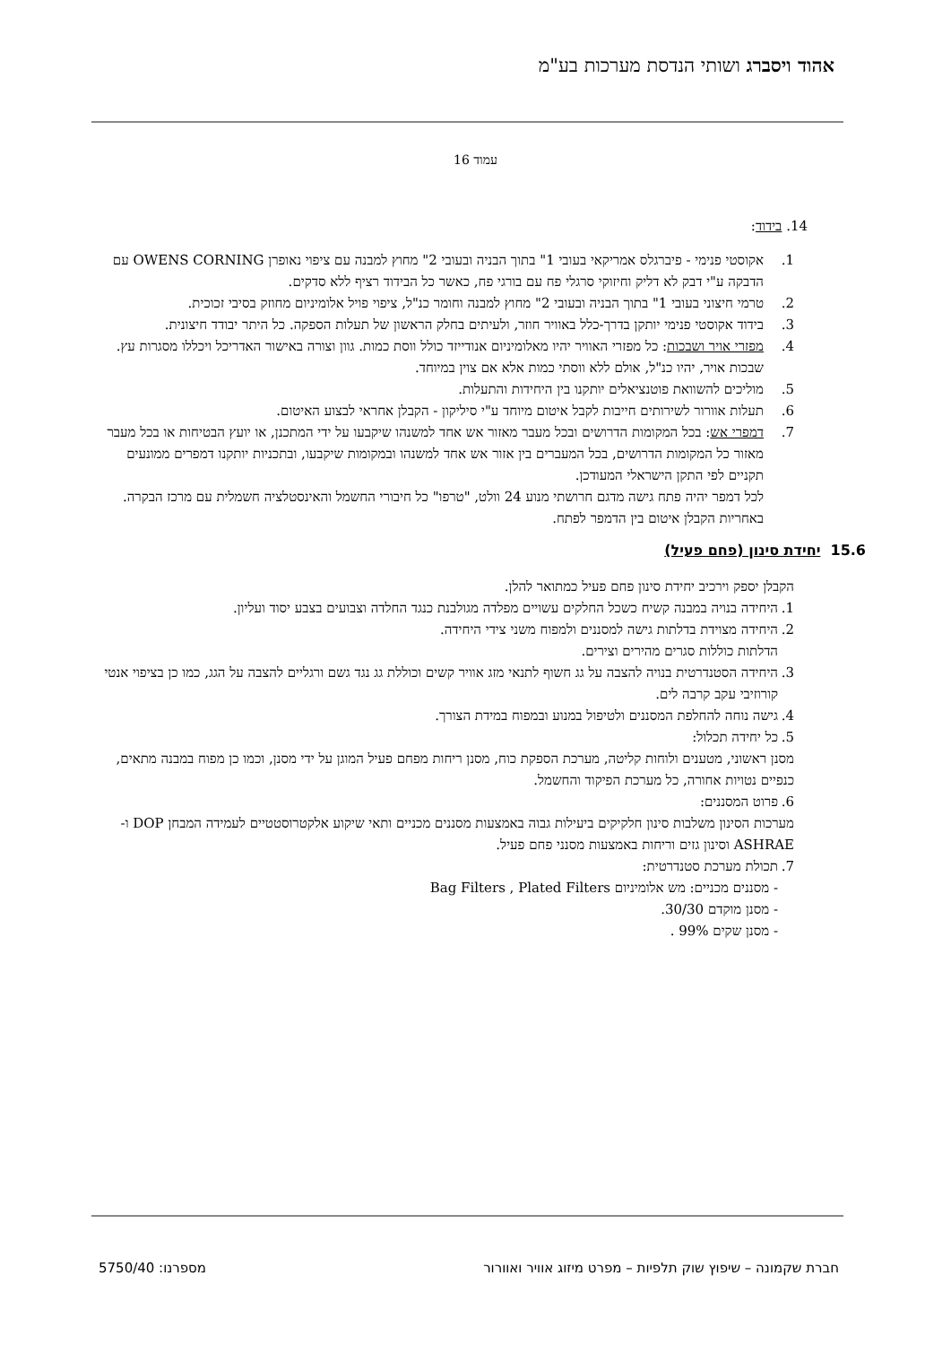אהוד ויסברג ושותי הנדסת מערכות בע"מ
עמוד 16
14. בידוד:
1. אקוסטי פנימי - פיברגלס אמריקאי בעובי 1" בתוך הבניה ובעובי 2" מחוץ למבנה עם ציפוי נאופרן OWENS CORNING עם הדבקה ע"י דבק לא דליק וחיזוקי סרגלי פח עם בורגי פח, כאשר כל הבידוד רציף ללא סדקים.
2. טרמי חיצוני בעובי 1" בתוך הבניה ובעובי 2" מחוץ למבנה וחומר כנ"ל, ציפוי פויל אלומיניום מחוזק בסיבי זכוכית.
3. בידוד אקוסטי פנימי יותקן בדרך-כלל באוויר חוזר, ולעיתים בחלק הראשון של תעלות הספקה. כל היתר יבודד חיצונית.
4. מפזרי אויר ושבכות: כל מפזרי האוויר יהיו מאלומיניום אנודייזד כולל ווסת כמות. גוון וצורה באישור האדריכל ויכללו מסגרות עץ. שבכות אויר, יהיו כנ"ל, אולם ללא ווסתי כמות אלא אם צוין במיוחד.
5. מוליכים להשוואת פוטנציאלים יותקנו בין היחידות והתעלות.
6. תעלות אוורור לשירותים חייבות לקבל איטום מיוחד ע"י סיליקון - הקבלן אחראי לבצוע האיטום.
7. דמפרי אש: בכל המקומות הדרושים ובכל מעבר מאזור אש אחד למשנהו שיקבעו על ידי המתכנן, או יועץ הבטיחות או בכל מעבר מאזור כל המקומות הדרושים, בכל המעברים בין אזור אש אחד למשנהו ובמקומות שיקבעו, ובתכניות יותקנו דמפרים ממונעים תקניים לפי התקן הישראלי המעודכן.
לכל דמפר יהיה פתח גישה מדגם חרושתי מנוע 24 וולט, "טרפו" כל חיבורי החשמל והאינסטלציה חשמלית עם מרכז הבקרה. באחריות הקבלן איטום בין הדמפר לפתח.
15.6 יחידת סינון (פחם פעיל)
הקבלן יספק וירכיב יחידת סינון פחם פעיל כמתואר להלן.
1. היחידה בנויה במבנה קשיח כשכל החלקים עשויים מפלדה מגולבנת כנגד החלדה וצבועים בצבע יסוד ועליון.
2. היחידה מצוידת בדלתות גישה למסננים ולמפוח משני צידי היחידה.
הדלתות כוללות סגרים מהירים וצירים.
3. היחידה הסטנדרטית בנויה להצבה על גג חשוף לתנאי מזג אוויר קשים וכוללת גג נגד גשם ורגליים להצבה על הגג, כמו כן בציפוי אנטי קורוזיבי עקב קרבה לים.
4. גישה נוחה להחלפת המסננים ולטיפול במנוע ובמפוח במידת הצורך.
5. כל יחידה תכלול:
מסנן ראשוני, מטענים ולוחות קליטה, מערכת הספקת כוח, מסנן ריחות מפחם פעיל המוגן על ידי מסנן, וכמו כן מפוח במבנה מתאים, כנפיים נטויות אחורה, כל מערכת הפיקוד והחשמל.
6. פרוט המסננים:
מערכות הסינון משלבות סינון חלקיקים ביעילות גבוה באמצעות מסננים מכניים ותאי שיקוע אלקטרוסטטיים לעמידה המבחן DOP ו- ASHRAE וסינון גזים וריחות באמצעות מסנני פחם פעיל.
7. תכולת מערכת סטנדרטית:
- מסננים מכניים: מש אלומיניום Bag Filters , Plated Filters
- מסנן מוקדם 30/30.
- מסנן שקים 99% .
חברת שקמונה – שיפוץ שוק תלפיות – מפרט מיזוג אוויר ואוורור מספרנו: 5750/40